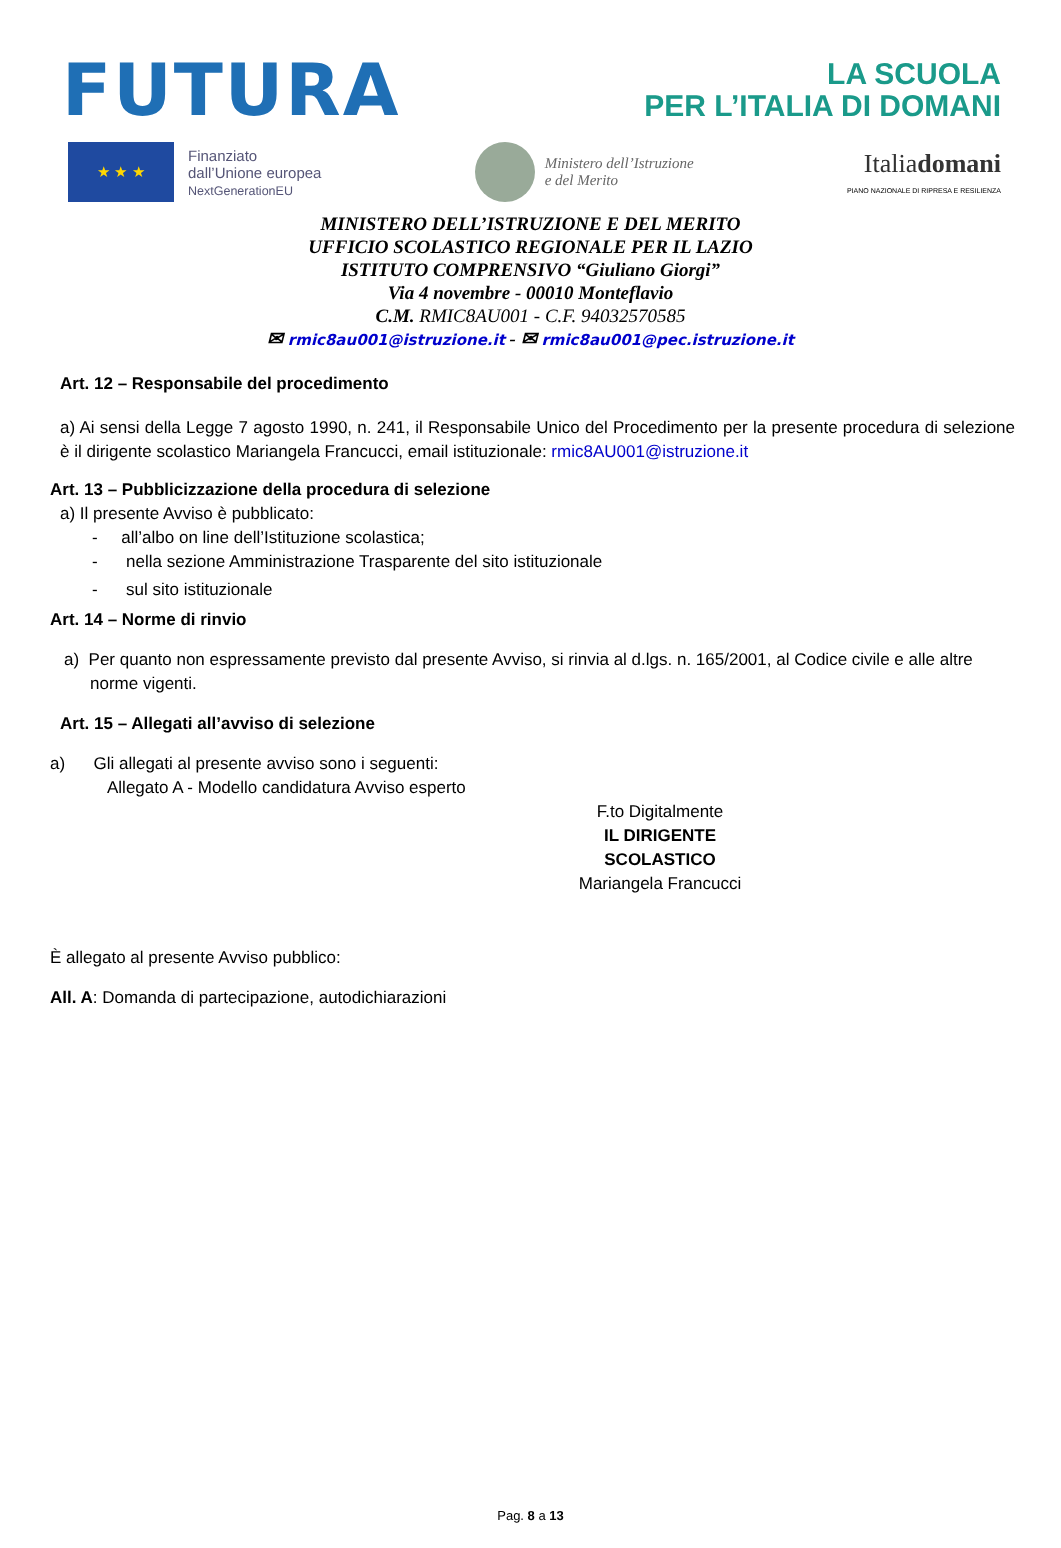FUTURA
LA SCUOLA
PER L’ITALIA DI DOMANI
★ ★ ★
Finanziato
dall’Unione europea
NextGenerationEU
Ministero dell’Istruzione
e del Merito
Italiadomani
PIANO NAZIONALE DI RIPRESA E RESILIENZA
MINISTERO DELL’ISTRUZIONE E DEL MERITO
UFFICIO SCOLASTICO REGIONALE PER IL LAZIO
ISTITUTO COMPRENSIVO “Giuliano Giorgi”
Via 4 novembre - 00010 Monteflavio
C.M. RMIC8AU001 - C.F. 94032570585
✉ rmic8au001@istruzione.it - ✉ rmic8au001@pec.istruzione.it
Art. 12 – Responsabile del procedimento
a) Ai sensi della Legge 7 agosto 1990, n. 241, il Responsabile Unico del Procedimento per la presente procedura di selezione è il dirigente scolastico Mariangela Francucci, email istituzionale: rmic8AU001@istruzione.it
Art. 13 – Pubblicizzazione della procedura di selezione
a) Il presente Avviso è pubblicato:
- all’albo on line dell’Istituzione scolastica;
- nella sezione Amministrazione Trasparente del sito istituzionale
- sul sito istituzionale
Art. 14 – Norme di rinvio
a) Per quanto non espressamente previsto dal presente Avviso, si rinvia al d.lgs. n. 165/2001, al Codice civile e alle altre norme vigenti.
Art. 15 – Allegati all’avviso di selezione
a) Gli allegati al presente avviso sono i seguenti:
Allegato A - Modello candidatura Avviso esperto
F.to Digitalmente
IL DIRIGENTE SCOLASTICO
Mariangela Francucci
È allegato al presente Avviso pubblico:
All. A: Domanda di partecipazione, autodichiarazioni
Pag. 8 a 13